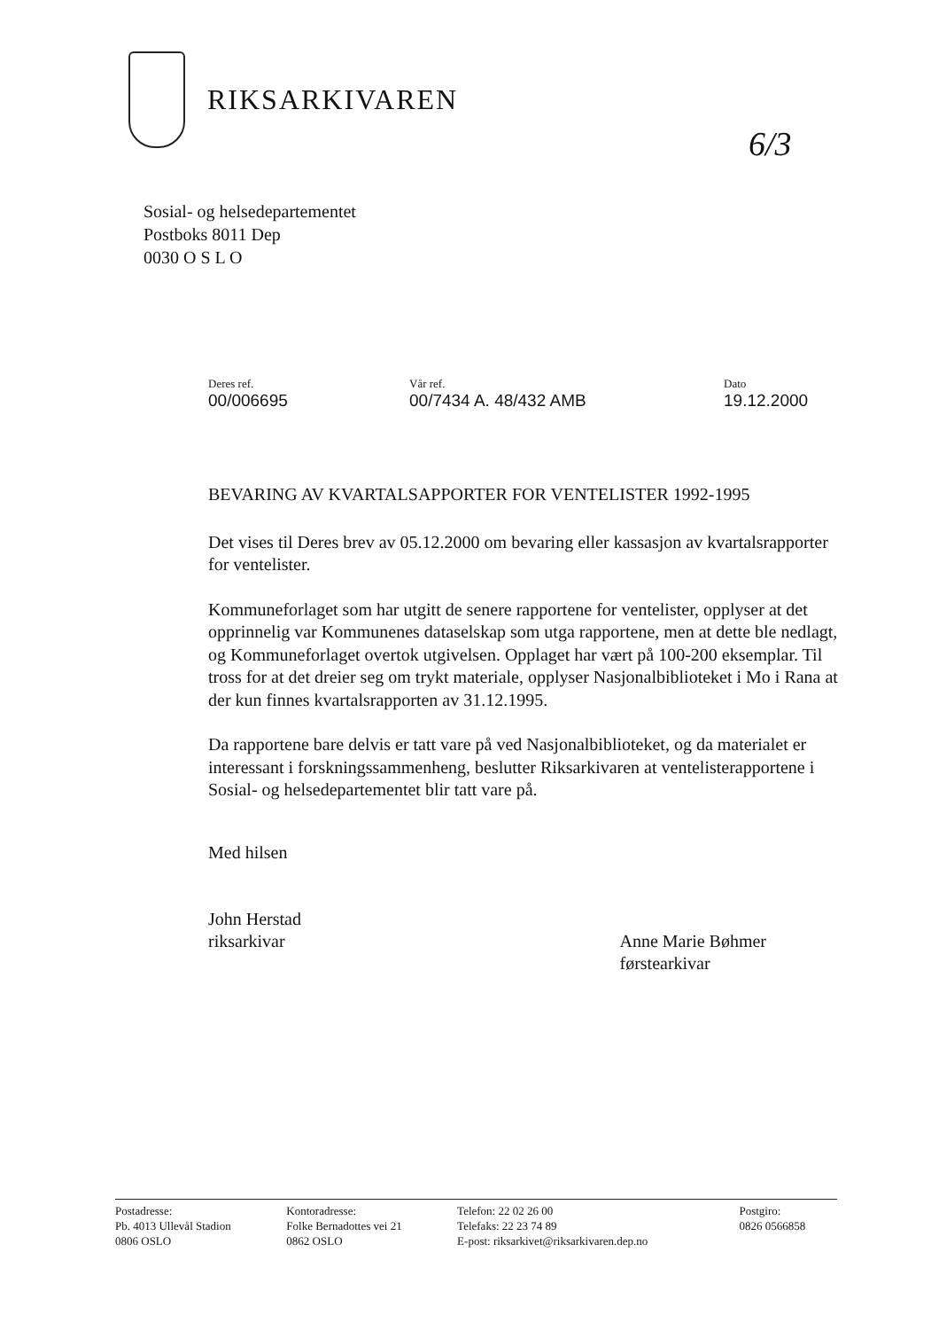RIKSARKIVAREN
6/3
Sosial- og helsedepartementet
Postboks 8011 Dep
0030 O S L O
| Deres ref. 00/006695 | Vår ref. 00/7434 A. 48/432 AMB | Dato 19.12.2000 |
BEVARING AV KVARTALSAPPORTER FOR VENTELISTER 1992-1995
Det vises til Deres brev av 05.12.2000 om bevaring eller kassasjon av kvartalsrapporter for ventelister.
Kommuneforlaget som har utgitt de senere rapportene for ventelister, opplyser at det opprinnelig var Kommunenes dataselskap som utga rapportene, men at dette ble nedlagt, og Kommuneforlaget overtok utgivelsen. Opplaget har vært på 100-200 eksemplar. Til tross for at det dreier seg om trykt materiale, opplyser Nasjonalbiblioteket i Mo i Rana at der kun finnes kvartalsrapporten av 31.12.1995.
Da rapportene bare delvis er tatt vare på ved Nasjonalbiblioteket, og da materialet er interessant i forskningssammenheng, beslutter Riksarkivaren at ventelisterapportene i Sosial- og helsedepartementet blir tatt vare på.
Med hilsen
John Herstad
riksarkivar
Anne Marie Bøhmer
førstearkivar
| Postadresse: Pb. 4013 Ullevål Stadion 0806 OSLO | Kontoradresse: Folke Bernadottes vei 21 0862 OSLO | Telefon: 22 02 26 00 Telefaks: 22 23 74 89 E-post: riksarkivet@riksarkivaren.dep.no | Postgiro: 0826 0566858 |